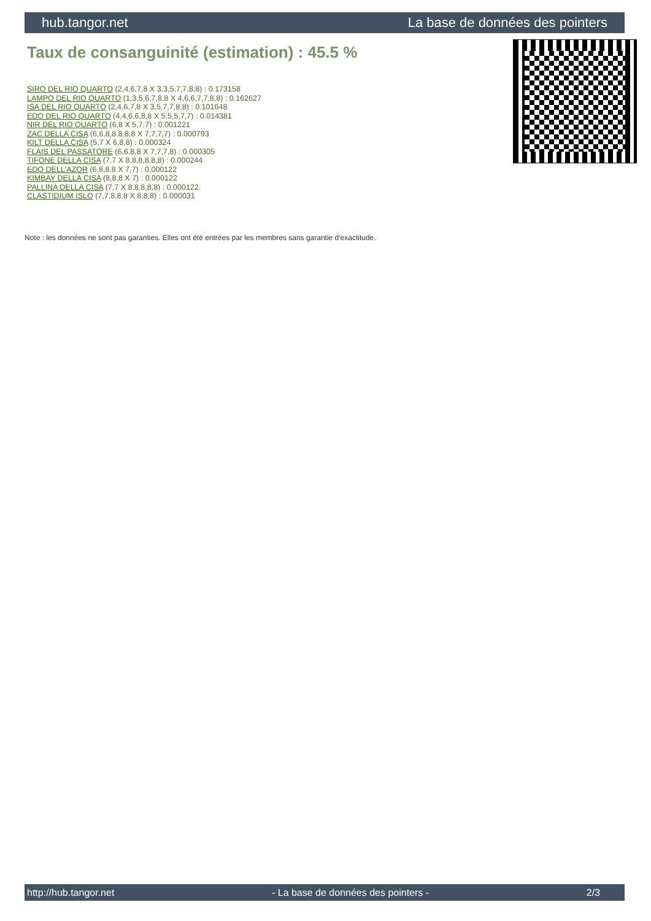hub.tangor.net La base de données des pointers
Taux de consanguinité (estimation) : 45.5 %
SIRO DEL RIO QUARTO (2,4,6,7,8 X 3,3,5,7,7,8,8) : 0.173158
LAMPO DEL RIO QUARTO (1,3,5,6,7,8,8 X 4,6,6,7,7,8,8) : 0.162627
ISA DEL RIO QUARTO (2,4,6,7,8 X 3,5,7,7,8,8) : 0.101648
EDO DEL RIO QUARTO (4,4,6,6,8,8 X 5,5,5,7,7) : 0.014381
NIR DEL RIO QUARTO (6,8 X 5,7,7) : 0.001221
ZAC DELLA CISA (6,6,8,8,8,8,8 X 7,7,7,7) : 0.000793
KILT DELLA CISA (5,7 X 6,8,8) : 0.000324
FLAIS DEL PASSATORE (6,6,8,8 X 7,7,7,8) : 0.000305
TIFONE DELLA CISA (7,7 X 8,8,8,8,8,8) : 0.000244
EDO DELL'AZOR (6,8,8,8 X 7,7) : 0.000122
KIMBAY DELLA CISA (8,8,8 X 7) : 0.000122
PALLINA DELLA CISA (7,7 X 8,8,8,8,8) : 0.000122
CLASTIDIUM ISLO (7,7,8,8,8 X 8,8,8) : 0.000031
Note : les données ne sont pas garanties. Elles ont été entrées par les membres sans garantie d'exactitude.
http://hub.tangor.net - La base de données des pointers - 2/3